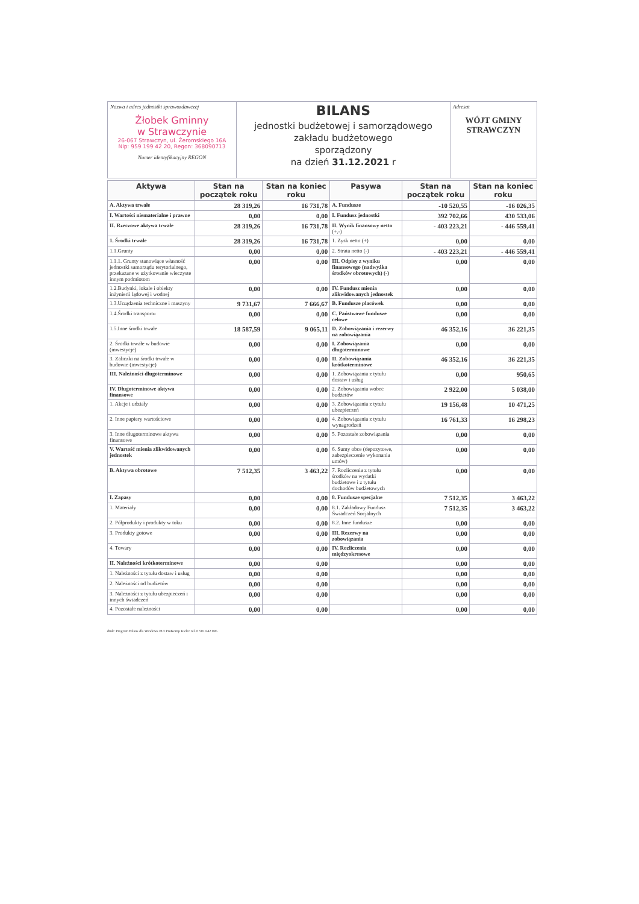Nazwa i adres jednostki sprawozdawczej
Żłobek Gminny
w Strawczynie
26-067 Strawczyn, ul. Żeromskiego 16A
Nip: 959 199 42 20, Regon: 368090713
Numer identyfikacyjny REGON
BILANS
jednostki budżetowej i samorządowego
zakładu budżetowego
sporządzony
na dzień 31.12.2021 r
Adresat
WÓJT GMINY
STRAWCZYN
| Aktywa | Stan na początek roku | Stan na koniec roku | Pasywa | Stan na początek roku | Stan na koniec roku |
| --- | --- | --- | --- | --- | --- |
| A. Aktywa trwałe | 28 319,26 | 16 731,78 | A. Fundusze | -10 520,55 | -16 026,35 |
| I. Wartości niematerialne i prawne | 0,00 | 0,00 | I. Fundusz jednostki | 392 702,66 | 430 533,06 |
| II. Rzeczowe aktywa trwałe | 28 319,26 | 16 731,78 | II. Wynik finansowy netto (+,-) | - 403 223,21 | - 446 559,41 |
| 1. Środki trwałe | 28 319,26 | 16 731,78 | 1. Zysk netto (+) | 0,00 | 0,00 |
| 1.1.Grunty | 0,00 | 0,00 | 2. Strata netto (-) | - 403 223,21 | - 446 559,41 |
| 1.1.1. Grunty stanowiące własność jednostki samorządu terytorialnego, przekazane w użytkowanie wieczyste innym podmiotom | 0,00 | 0,00 | III. Odpisy z wyniku finansowego (nadwyżka środków obrotowych) (-) | 0,00 | 0,00 |
| 1.2.Budynki, lokale i obiekty inżynierii lądowej i wodnej | 0,00 | 0,00 | IV. Fundusz mienia zlikwidowanych jednostek | 0,00 | 0,00 |
| 1.3.Urządzenia techniczne i maszyny | 9 731,67 | 7 666,67 | B. Fundusze placówek | 0,00 | 0,00 |
| 1.4.Środki transportu | 0,00 | 0,00 | C. Państwowe fundusze celowe | 0,00 | 0,00 |
| 1.5.Inne środki trwałe | 18 587,59 | 9 065,11 | D. Zobowiązania i rezerwy na zobowiązania | 46 352,16 | 36 221,35 |
| 2. Środki trwałe w budowie (inwestycje) | 0,00 | 0,00 | I. Zobowiązania długoterminowe | 0,00 | 0,00 |
| 3. Zaliczki na środki trwałe w budowie (inwestycje) | 0,00 | 0,00 | II. Zobowiązania krótkoterminowe | 46 352,16 | 36 221,35 |
| III. Należności długoterminowe | 0,00 | 0,00 | 1. Zobowiązania z tytułu dostaw i usług | 0,00 | 950,65 |
| IV. Długoterminowe aktywa finansowe | 0,00 | 0,00 | 2. Zobowiązania wobec budżetów | 2 922,00 | 5 038,00 |
| 1. Akcje i udziały | 0,00 | 0,00 | 3. Zobowiązania z tytułu ubezpieczeń | 19 156,48 | 10 471,25 |
| 2. Inne papiery wartościowe | 0,00 | 0,00 | 4. Zobowiązania z tytułu wynagrodzeń | 16 761,33 | 16 298,23 |
| 3. Inne długoterminowe aktywa finansowe | 0,00 | 0,00 | 5. Pozostałe zobowiązania | 0,00 | 0,00 |
| V. Wartość mienia zlikwidowanych jednostek | 0,00 | 0,00 | 6. Sumy obce (depozytowe, zabezpieczenie wykonania umów) | 0,00 | 0,00 |
| B. Aktywa obrotowe | 7 512,35 | 3 463,22 | 7. Rozliczenia z tytułu środków na wydatki budżetowe i z tytułu dochodów budżetowych | 0,00 | 0,00 |
| I. Zapasy | 0,00 | 0,00 | 8. Fundusze specjalne | 7 512,35 | 3 463,22 |
| 1. Materiały | 0,00 | 0,00 | 8.1. Zakładowy Fundusz Świadczeń Socjalnych | 7 512,35 | 3 463,22 |
| 2. Półprodukty i produkty w toku | 0,00 | 0,00 | 8.2. Inne fundusze | 0,00 | 0,00 |
| 3. Produkty gotowe | 0,00 | 0,00 | III. Rezerwy na zobowiązania | 0,00 | 0,00 |
| 4. Towary | 0,00 | 0,00 | IV. Rozliczenia międzyokresowe | 0,00 | 0,00 |
| II. Należności krótkoterminowe | 0,00 | 0,00 | | 0,00 | 0,00 |
| 1. Należności z tytułu dostaw i usług | 0,00 | 0,00 | | 0,00 | 0,00 |
| 2. Należności od budżetów | 0,00 | 0,00 | | 0,00 | 0,00 |
| 3. Należności z tytułu ubezpieczeń i innych świadczeń | 0,00 | 0,00 | | 0,00 | 0,00 |
| 4. Pozostałe należności | 0,00 | 0,00 | | 0,00 | 0,00 |
druk: Program Bilans dla Windows PUI ProKomp Kielce tel. 0 501 642 096